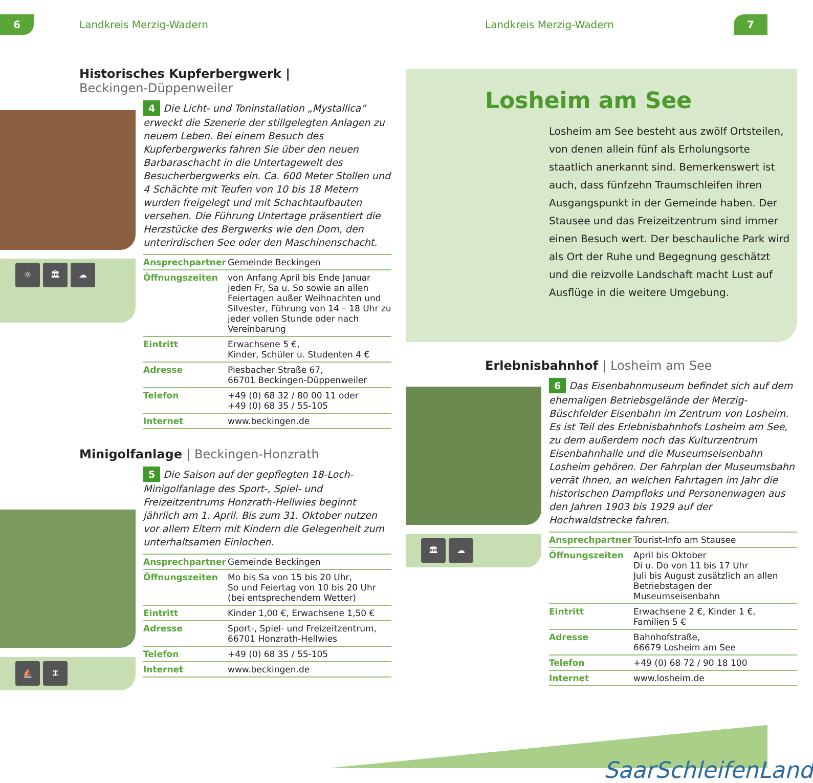6 Landkreis Merzig-Wadern Landkreis Merzig-Wadern 7
☼ 🏛 ☁
Historisches Kupferbergwerk |
Beckingen-Düppenweiler
4 Die Licht- und Toninstallation „Mystallica“ erweckt die Szenerie der stillgelegten Anlagen zu neuem Leben. Bei einem Besuch des Kupferbergwerks fahren Sie über den neuen Barbaraschacht in die Untertagewelt des Besucherbergwerks ein. Ca. 600 Meter Stollen und 4 Schächte mit Teufen von 10 bis 18 Metern wurden freigelegt und mit Schachtaufbauten versehen. Die Führung Untertage präsentiert die Herzstücke des Bergwerks wie den Dom, den unterirdischen See oder den Maschinenschacht.
| Ansprechpartner | Gemeinde Beckingen |
| Öffnungszeiten | von Anfang April bis Ende Januar jeden Fr, Sa u. So sowie an allen Feiertagen außer Weihnachten und Silvester, Führung von 14 – 18 Uhr zu jeder vollen Stunde oder nach Vereinbarung |
| Eintritt | Erwachsene 5 €, Kinder, Schüler u. Studenten 4 € |
| Adresse | Piesbacher Straße 67, 66701 Beckingen-Düppenweiler |
| Telefon | +49 (0) 68 32 / 80 00 11 oder +49 (0) 68 35 / 55-105 |
| Internet | www.beckingen.de |
Minigolfanlage | Beckingen-Honzrath
5 Die Saison auf der gepflegten 18-Loch-Minigolfanlage des Sport-, Spiel- und Freizeitzentrums Honzrath-Hellwies beginnt jährlich am 1. April. Bis zum 31. Oktober nutzen vor allem Eltern mit Kindern die Gelegenheit zum unterhaltsamen Einlochen.
| Ansprechpartner | Gemeinde Beckingen |
| Öffnungszeiten | Mo bis Sa von 15 bis 20 Uhr, So und Feiertag von 10 bis 20 Uhr (bei entsprechendem Wetter) |
| Eintritt | Kinder 1,00 €, Erwachsene 1,50 € |
| Adresse | Sport-, Spiel- und Freizeitzentrum, 66701 Honzrath-Hellwies |
| Telefon | +49 (0) 68 35 / 55-105 |
| Internet | www.beckingen.de |
⛵ ᛯ
Losheim am See
Losheim am See besteht aus zwölf Ortsteilen, von denen allein fünf als Erholungsorte staatlich anerkannt sind. Bemerkenswert ist auch, dass fünfzehn Traumschleifen ihren Ausgangspunkt in der Gemeinde haben. Der Stausee und das Freizeitzentrum sind immer einen Besuch wert. Der beschauliche Park wird als Ort der Ruhe und Begegnung geschätzt und die reizvolle Landschaft macht Lust auf Ausflüge in die weitere Umgebung.
🏛 ☁
Erlebnisbahnhof | Losheim am See
6 Das Eisenbahnmuseum befindet sich auf dem ehemaligen Betriebsgelände der Merzig-Büschfelder Eisenbahn im Zentrum von Losheim. Es ist Teil des Erlebnisbahnhofs Losheim am See, zu dem außerdem noch das Kulturzentrum Eisenbahnhalle und die Museumseisenbahn Losheim gehören. Der Fahrplan der Museumsbahn verrät Ihnen, an welchen Fahrtagen im Jahr die historischen Dampfloks und Personenwagen aus den Jahren 1903 bis 1929 auf der Hochwaldstrecke fahren.
| Ansprechpartner | Tourist-Info am Stausee |
| Öffnungszeiten | April bis Oktober Di u. Do von 11 bis 17 Uhr Juli bis August zusätzlich an allen Betriebstagen der Museumseisenbahn |
| Eintritt | Erwachsene 2 €, Kinder 1 €, Familien 5 € |
| Adresse | Bahnhofstraße, 66679 Losheim am See |
| Telefon | +49 (0) 68 72 / 90 18 100 |
| Internet | www.losheim.de |
SaarSchleifenLand